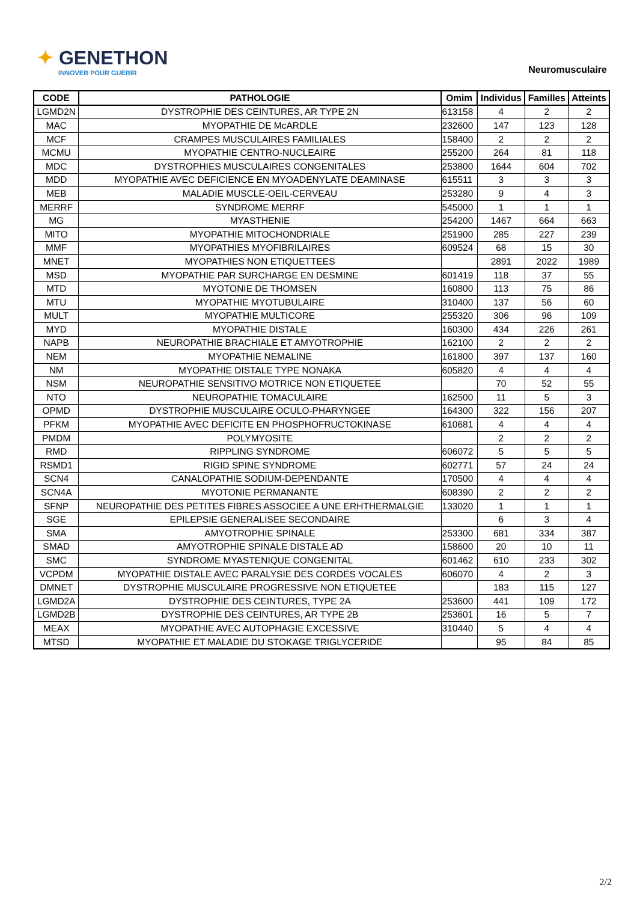✦ GENETHON
INNOVER POUR GUERIR
Neuromusculaire
| CODE | PATHOLOGIE | Omim | Individus | Familles | Atteints |
| --- | --- | --- | --- | --- | --- |
| LGMD2N | DYSTROPHIE DES CEINTURES, AR TYPE 2N | 613158 | 4 | 2 | 2 |
| MAC | MYOPATHIE DE McARDLE | 232600 | 147 | 123 | 128 |
| MCF | CRAMPES MUSCULAIRES FAMILIALES | 158400 | 2 | 2 | 2 |
| MCMU | MYOPATHIE CENTRO-NUCLEAIRE | 255200 | 264 | 81 | 118 |
| MDC | DYSTROPHIES MUSCULAIRES CONGENITALES | 253800 | 1644 | 604 | 702 |
| MDD | MYOPATHIE AVEC DEFICIENCE EN MYOADENYLATE DEAMINASE | 615511 | 3 | 3 | 3 |
| MEB | MALADIE MUSCLE-OEIL-CERVEAU | 253280 | 9 | 4 | 3 |
| MERRF | SYNDROME MERRF | 545000 | 1 | 1 | 1 |
| MG | MYASTHENIE | 254200 | 1467 | 664 | 663 |
| MITO | MYOPATHIE MITOCHONDRIALE | 251900 | 285 | 227 | 239 |
| MMF | MYOPATHIES MYOFIBRILAIRES | 609524 | 68 | 15 | 30 |
| MNET | MYOPATHIES NON ETIQUETTEES | | 2891 | 2022 | 1989 |
| MSD | MYOPATHIE PAR SURCHARGE EN DESMINE | 601419 | 118 | 37 | 55 |
| MTD | MYOTONIE DE THOMSEN | 160800 | 113 | 75 | 86 |
| MTU | MYOPATHIE MYOTUBULAIRE | 310400 | 137 | 56 | 60 |
| MULT | MYOPATHIE MULTICORE | 255320 | 306 | 96 | 109 |
| MYD | MYOPATHIE DISTALE | 160300 | 434 | 226 | 261 |
| NAPB | NEUROPATHIE BRACHIALE ET AMYOTROPHIE | 162100 | 2 | 2 | 2 |
| NEM | MYOPATHIE NEMALINE | 161800 | 397 | 137 | 160 |
| NM | MYOPATHIE DISTALE TYPE NONAKA | 605820 | 4 | 4 | 4 |
| NSM | NEUROPATHIE SENSITIVO MOTRICE NON ETIQUETEE | | 70 | 52 | 55 |
| NTO | NEUROPATHIE TOMACULAIRE | 162500 | 11 | 5 | 3 |
| OPMD | DYSTROPHIE MUSCULAIRE OCULO-PHARYNGEE | 164300 | 322 | 156 | 207 |
| PFKM | MYOPATHIE AVEC DEFICITE EN PHOSPHOFRUCTOKINASE | 610681 | 4 | 4 | 4 |
| PMDM | POLYMYOSITE | | 2 | 2 | 2 |
| RMD | RIPPLING SYNDROME | 606072 | 5 | 5 | 5 |
| RSMD1 | RIGID SPINE SYNDROME | 602771 | 57 | 24 | 24 |
| SCN4 | CANALOPATHIE SODIUM-DEPENDANTE | 170500 | 4 | 4 | 4 |
| SCN4A | MYOTONIE PERMANANTE | 608390 | 2 | 2 | 2 |
| SFNP | NEUROPATHIE DES PETITES FIBRES ASSOCIEE A UNE ERHTHERMALGIE | 133020 | 1 | 1 | 1 |
| SGE | EPILEPSIE GENERALISEE SECONDAIRE | | 6 | 3 | 4 |
| SMA | AMYOTROPHIE SPINALE | 253300 | 681 | 334 | 387 |
| SMAD | AMYOTROPHIE SPINALE DISTALE AD | 158600 | 20 | 10 | 11 |
| SMC | SYNDROME MYASTENIQUE CONGENITAL | 601462 | 610 | 233 | 302 |
| VCPDM | MYOPATHIE DISTALE AVEC PARALYSIE DES CORDES VOCALES | 606070 | 4 | 2 | 3 |
| DMNET | DYSTROPHIE MUSCULAIRE PROGRESSIVE NON ETIQUETEE | | 183 | 115 | 127 |
| LGMD2A | DYSTROPHIE DES CEINTURES, TYPE 2A | 253600 | 441 | 109 | 172 |
| LGMD2B | DYSTROPHIE DES CEINTURES, AR TYPE 2B | 253601 | 16 | 5 | 7 |
| MEAX | MYOPATHIE AVEC AUTOPHAGIE EXCESSIVE | 310440 | 5 | 4 | 4 |
| MTSD | MYOPATHIE ET MALADIE DU STOKAGE TRIGLYCERIDE | | 95 | 84 | 85 |
2/2